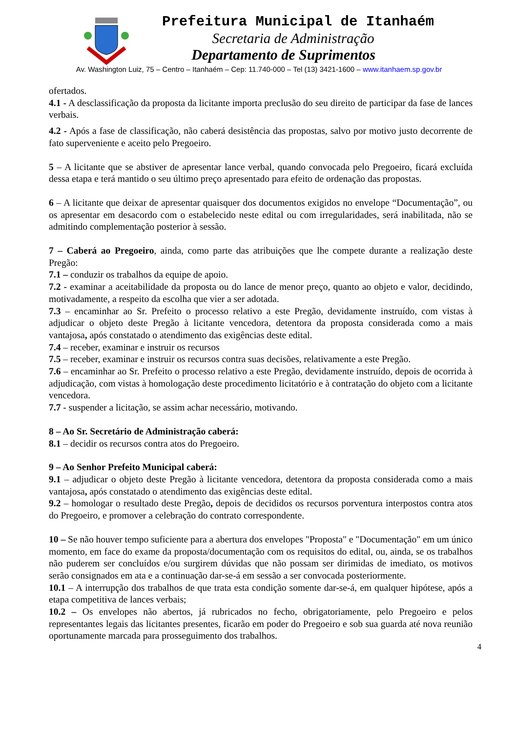Prefeitura Municipal de Itanhaém
Secretaria de Administração
Departamento de Suprimentos
Av. Washington Luiz, 75 – Centro – Itanhaém – Cep: 11.740-000 – Tel (13) 3421-1600 – www.itanhaem.sp.gov.br
ofertados.
4.1 - A desclassificação da proposta da licitante importa preclusão do seu direito de participar da fase de lances verbais.
4.2 - Após a fase de classificação, não caberá desistência das propostas, salvo por motivo justo decorrente de fato superveniente e aceito pelo Pregoeiro.
5 – A licitante que se abstiver de apresentar lance verbal, quando convocada pelo Pregoeiro, ficará excluída dessa etapa e terá mantido o seu último preço apresentado para efeito de ordenação das propostas.
6 – A licitante que deixar de apresentar quaisquer dos documentos exigidos no envelope “Documentação”, ou os apresentar em desacordo com o estabelecido neste edital ou com irregularidades, será inabilitada, não se admitindo complementação posterior à sessão.
7 – Caberá ao Pregoeiro, ainda, como parte das atribuições que lhe compete durante a realização deste Pregão:
7.1 – conduzir os trabalhos da equipe de apoio.
7.2 - examinar a aceitabilidade da proposta ou do lance de menor preço, quanto ao objeto e valor, decidindo, motivadamente, a respeito da escolha que vier a ser adotada.
7.3 – encaminhar ao Sr. Prefeito o processo relativo a este Pregão, devidamente instruído, com vistas à adjudicar o objeto deste Pregão à licitante vencedora, detentora da proposta considerada como a mais vantajosa, após constatado o atendimento das exigências deste edital.
7.4 – receber, examinar e instruir os recursos
7.5 – receber, examinar e instruir os recursos contra suas decisões, relativamente a este Pregão.
7.6 – encaminhar ao Sr. Prefeito o processo relativo a este Pregão, devidamente instruído, depois de ocorrida à adjudicação, com vistas à homologação deste procedimento licitatório e à contratação do objeto com a licitante vencedora.
7.7 - suspender a licitação, se assim achar necessário, motivando.
8 – Ao Sr. Secretário de Administração caberá:
8.1 – decidir os recursos contra atos do Pregoeiro.
9 – Ao Senhor Prefeito Municipal caberá:
9.1 – adjudicar o objeto deste Pregão à licitante vencedora, detentora da proposta considerada como a mais vantajosa, após constatado o atendimento das exigências deste edital.
9.2 – homologar o resultado deste Pregão, depois de decididos os recursos porventura interpostos contra atos do Pregoeiro, e promover a celebração do contrato correspondente.
10 – Se não houver tempo suficiente para a abertura dos envelopes "Proposta" e "Documentação" em um único momento, em face do exame da proposta/documentação com os requisitos do edital, ou, ainda, se os trabalhos não puderem ser concluídos e/ou surgirem dúvidas que não possam ser dirimidas de imediato, os motivos serão consignados em ata e a continuação dar-se-á em sessão a ser convocada posteriormente.
10.1 – A interrupção dos trabalhos de que trata esta condição somente dar-se-á, em qualquer hipótese, após a etapa competitiva de lances verbais;
10.2 – Os envelopes não abertos, já rubricados no fecho, obrigatoriamente, pelo Pregoeiro e pelos representantes legais das licitantes presentes, ficarão em poder do Pregoeiro e sob sua guarda até nova reunião oportunamente marcada para prosseguimento dos trabalhos.
4